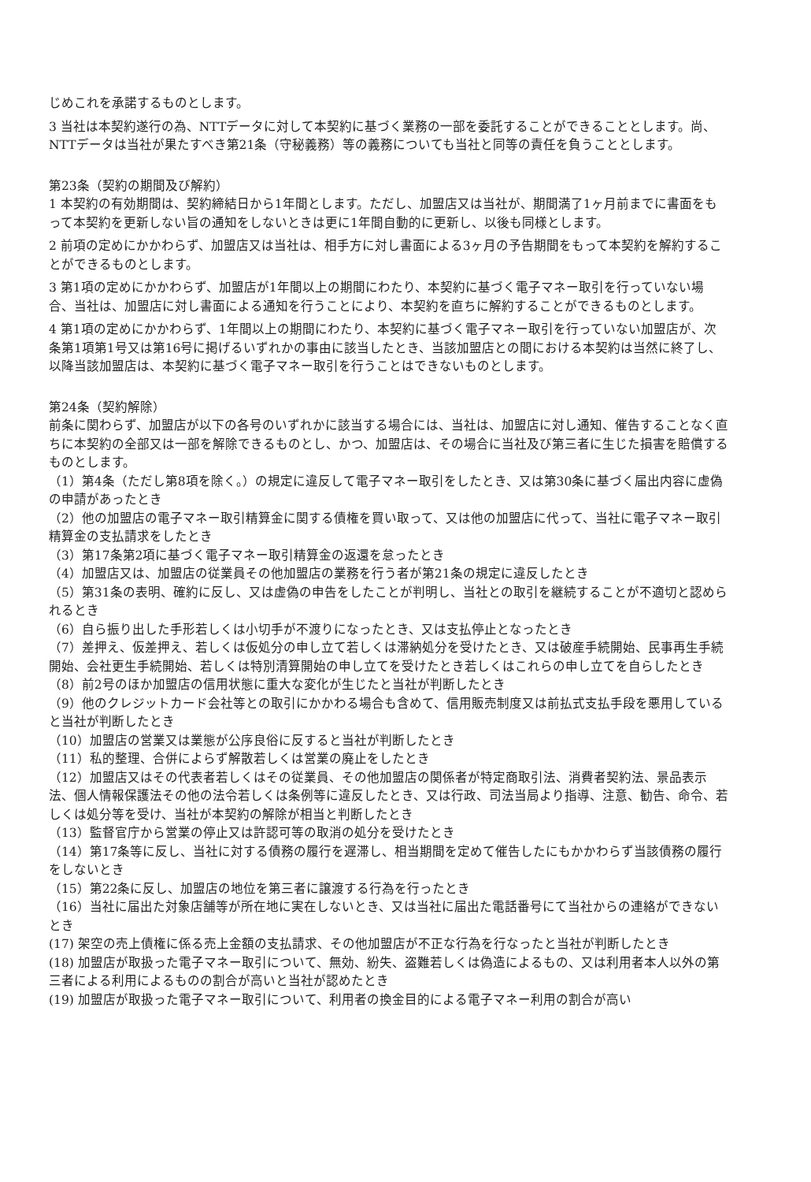じめこれを承諾するものとします。
3 当社は本契約遂行の為、NTTデータに対して本契約に基づく業務の一部を委託することができることとします。尚、NTTデータは当社が果たすべき第21条（守秘義務）等の義務についても当社と同等の責任を負うこととします。
第23条（契約の期間及び解約）
1 本契約の有効期間は、契約締結日から1年間とします。ただし、加盟店又は当社が、期間満了1ヶ月前までに書面をもって本契約を更新しない旨の通知をしないときは更に1年間自動的に更新し、以後も同様とします。
2 前項の定めにかかわらず、加盟店又は当社は、相手方に対し書面による3ヶ月の予告期間をもって本契約を解約することができるものとします。
3 第1項の定めにかかわらず、加盟店が1年間以上の期間にわたり、本契約に基づく電子マネー取引を行っていない場合、当社は、加盟店に対し書面による通知を行うことにより、本契約を直ちに解約することができるものとします。
4 第1項の定めにかかわらず、1年間以上の期間にわたり、本契約に基づく電子マネー取引を行っていない加盟店が、次条第1項第1号又は第16号に掲げるいずれかの事由に該当したとき、当該加盟店との間における本契約は当然に終了し、以降当該加盟店は、本契約に基づく電子マネー取引を行うことはできないものとします。
第24条（契約解除）
前条に関わらず、加盟店が以下の各号のいずれかに該当する場合には、当社は、加盟店に対し通知、催告することなく直ちに本契約の全部又は一部を解除できるものとし、かつ、加盟店は、その場合に当社及び第三者に生じた損害を賠償するものとします。
（1）第4条（ただし第8項を除く。）の規定に違反して電子マネー取引をしたとき、又は第30条に基づく届出内容に虚偽の申請があったとき
（2）他の加盟店の電子マネー取引精算金に関する債権を買い取って、又は他の加盟店に代って、当社に電子マネー取引精算金の支払請求をしたとき
（3）第17条第2項に基づく電子マネー取引精算金の返還を怠ったとき
（4）加盟店又は、加盟店の従業員その他加盟店の業務を行う者が第21条の規定に違反したとき
（5）第31条の表明、確約に反し、又は虚偽の申告をしたことが判明し、当社との取引を継続することが不適切と認められるとき
（6）自ら振り出した手形若しくは小切手が不渡りになったとき、又は支払停止となったとき
（7）差押え、仮差押え、若しくは仮処分の申し立て若しくは滞納処分を受けたとき、又は破産手続開始、民事再生手続開始、会社更生手続開始、若しくは特別清算開始の申し立てを受けたとき若しくはこれらの申し立てを自らしたとき
（8）前2号のほか加盟店の信用状態に重大な変化が生じたと当社が判断したとき
（9）他のクレジットカード会社等との取引にかかわる場合も含めて、信用販売制度又は前払式支払手段を悪用していると当社が判断したとき
（10）加盟店の営業又は業態が公序良俗に反すると当社が判断したとき
（11）私的整理、合併によらず解散若しくは営業の廃止をしたとき
（12）加盟店又はその代表者若しくはその従業員、その他加盟店の関係者が特定商取引法、消費者契約法、景品表示法、個人情報保護法その他の法令若しくは条例等に違反したとき、又は行政、司法当局より指導、注意、勧告、命令、若しくは処分等を受け、当社が本契約の解除が相当と判断したとき
（13）監督官庁から営業の停止又は許認可等の取消の処分を受けたとき
（14）第17条等に反し、当社に対する債務の履行を遅滞し、相当期間を定めて催告したにもかかわらず当該債務の履行をしないとき
（15）第22条に反し、加盟店の地位を第三者に譲渡する行為を行ったとき
（16）当社に届出た対象店舗等が所在地に実在しないとき、又は当社に届出た電話番号にて当社からの連絡ができないとき
(17) 架空の売上債権に係る売上金額の支払請求、その他加盟店が不正な行為を行なったと当社が判断したとき
(18) 加盟店が取扱った電子マネー取引について、無効、紛失、盗難若しくは偽造によるもの、又は利用者本人以外の第三者による利用によるものの割合が高いと当社が認めたとき
(19) 加盟店が取扱った電子マネー取引について、利用者の換金目的による電子マネー利用の割合が高い